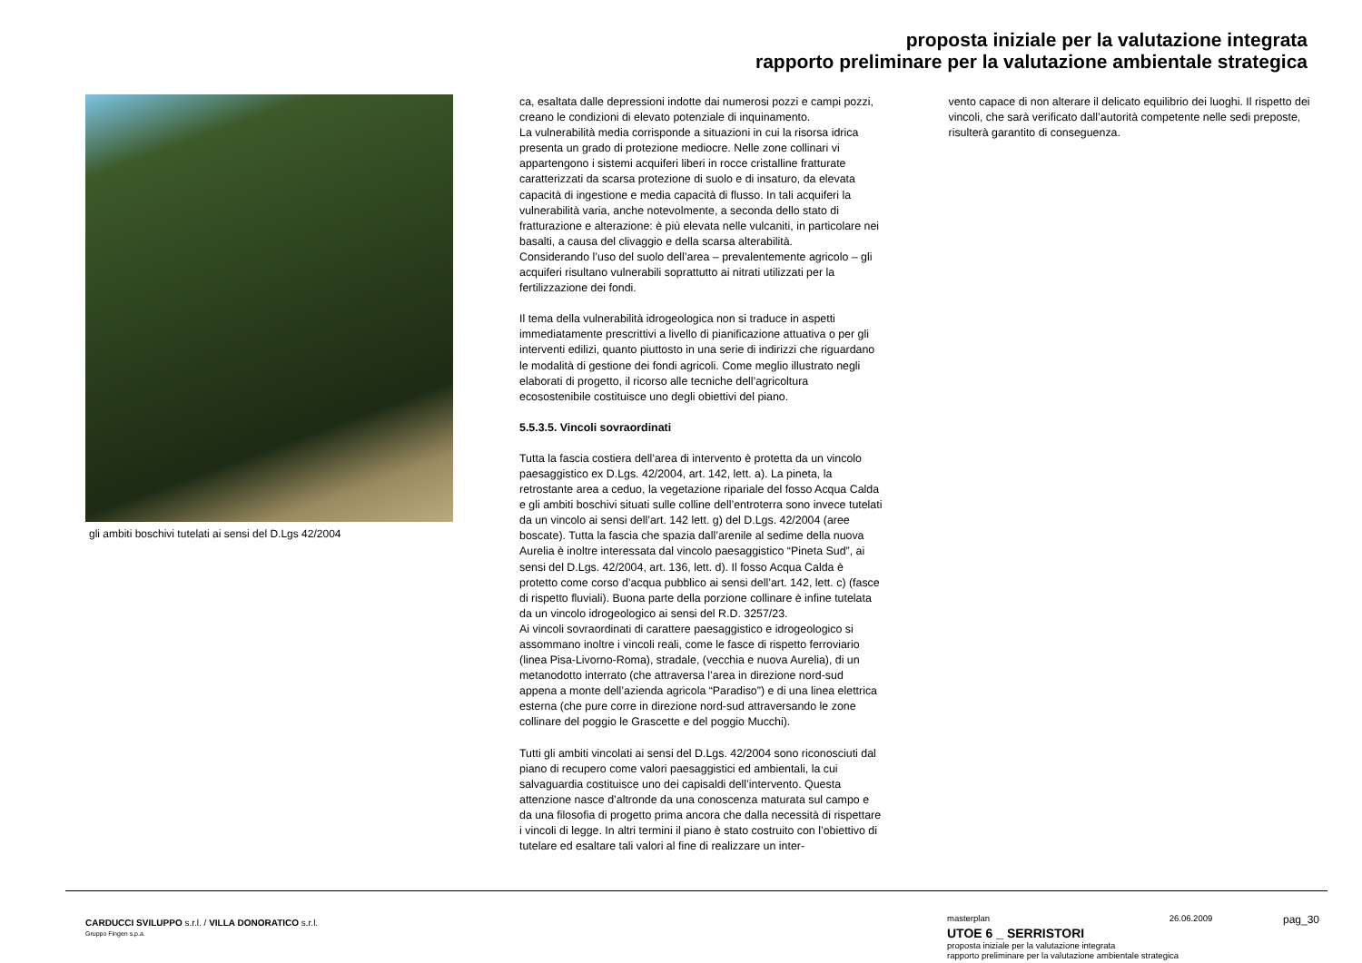proposta iniziale per la valutazione integrata
rapporto preliminare per la valutazione ambientale strategica
gli ambiti boschivi tutelati ai sensi del D.Lgs 42/2004
ca, esaltata dalle depressioni indotte dai numerosi pozzi e campi pozzi, creano le condizioni di elevato potenziale di inquinamento.
La vulnerabilità media corrisponde a situazioni in cui la risorsa idrica presenta un grado di protezione mediocre. Nelle zone collinari vi appartengono i sistemi acquiferi liberi in rocce cristalline fratturate caratterizzati da scarsa protezione di suolo e di insaturo, da elevata capacità di ingestione e media capacità di flusso. In tali acquiferi la vulnerabilità varia, anche notevolmente, a seconda dello stato di fratturazione e alterazione: è più elevata nelle vulcaniti, in particolare nei basalti, a causa del clivaggio e della scarsa alterabilità.
Considerando l’uso del suolo dell’area – prevalentemente agricolo – gli acquiferi risultano vulnerabili soprattutto ai nitrati utilizzati per la fertilizzazione dei fondi.
Il tema della vulnerabilità idrogeologica non si traduce in aspetti immediatamente prescrittivi a livello di pianificazione attuativa o per gli interventi edilizi, quanto piuttosto in una serie di indirizzi che riguardano le modalità di gestione dei fondi agricoli. Come meglio illustrato negli elaborati di progetto, il ricorso alle tecniche dell’agricoltura ecosostenibile costituisce uno degli obiettivi del piano.
5.5.3.5. Vincoli sovraordinati
Tutta la fascia costiera dell’area di intervento è protetta da un vincolo paesaggistico ex D.Lgs. 42/2004, art. 142, lett. a). La pineta, la retrostante area a ceduo, la vegetazione ripariale del fosso Acqua Calda e gli ambiti boschivi situati sulle colline dell’entroterra sono invece tutelati da un vincolo ai sensi dell’art. 142 lett. g) del D.Lgs. 42/2004 (aree boscate). Tutta la fascia che spazia dall’arenile al sedime della nuova Aurelia è inoltre interessata dal vincolo paesaggistico “Pineta Sud”, ai sensi del D.Lgs. 42/2004, art. 136, lett. d). Il fosso Acqua Calda è protetto come corso d’acqua pubblico ai sensi dell’art. 142, lett. c) (fasce di rispetto fluviali). Buona parte della porzione collinare è infine tutelata da un vincolo idrogeologico ai sensi del R.D. 3257/23.
Ai vincoli sovraordinati di carattere paesaggistico e idrogeologico si assommano inoltre i vincoli reali, come le fasce di rispetto ferroviario (linea Pisa-Livorno-Roma), stradale, (vecchia e nuova Aurelia), di un metanodotto interrato (che attraversa l’area in direzione nord-sud appena a monte dell’azienda agricola “Paradiso”) e di una linea elettrica esterna (che pure corre in direzione nord-sud attraversando le zone collinare del poggio le Grascette e del poggio Mucchi).
Tutti gli ambiti vincolati ai sensi del D.Lgs. 42/2004 sono riconosciuti dal piano di recupero come valori paesaggistici ed ambientali, la cui salvaguardia costituisce uno dei capisaldi dell’intervento. Questa attenzione nasce d’altronde da una conoscenza maturata sul campo e da una filosofia di progetto prima ancora che dalla necessità di rispettare i vincoli di legge. In altri termini il piano è stato costruito con l’obiettivo di tutelare ed esaltare tali valori al fine di realizzare un inter-
vento capace di non alterare il delicato equilibrio dei luoghi. Il rispetto dei vincoli, che sarà verificato dall’autorità competente nelle sedi preposte, risulterà garantito di conseguenza.
CARDUCCI SVILUPPO s.r.l. / VILLA DONORATICO s.r.l.
Gruppo Fingen s.p.a.
masterplan 26.06.2009 pag_30
UTOE 6 _ SERRISTORI
proposta iniziale per la valutazione integrata
rapporto preliminare per la valutazione ambientale strategica